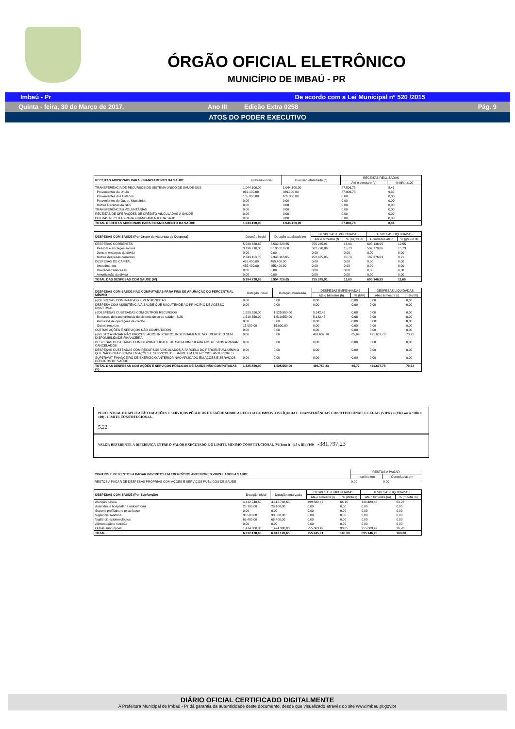ÓRGÃO OFICIAL ELETRÔNICO
MUNICÍPIO DE IMBAÚ - PR
Imbaú - Pr De acordo com a Lei Municipal nº 520 /2015
Quinta - feira, 30 de Março de 2017. Ano III Edição Extra 0258 Pág. 9
ATOS DO PODER EXECUTIVO
| RECEITAS ADICIONAIS PARA FINANCIAMENTO DA SAÚDE | Previsão inicial | Previsão atualizada (c) | RECEITAS REALIZADAS | |
| --- | --- | --- | --- | --- |
| | | | Até o bimestre (d) | % (d/c) x100 |
| TRANSFERÊNCIA DE RECURSOS DO SISTEMA ÚNICO DE SAÚDE-SUS | 1.044.100,00 | 1.044.100,00 | 87.806,78 | 8,41 |
| Provenientes da União | 939.100,00 | 939.100,00 | 87.806,78 | 9,35 |
| Provenientes dos Estados | 105.000,00 | 105.000,00 | 0,00 | 0,00 |
| Provenientes de Outros Municípios | 0,00 | 0,00 | 0,00 | 0,00 |
| Outras Receitas do SUS | 0,00 | 0,00 | 0,00 | 0,00 |
| TRANSFERÊNCIAS VOLUNTÁRIAS | 0,00 | 0,00 | 0,00 | 0,00 |
| RECEITAS DE OPERAÇÕES DE CRÉDITO VINCULADAS À SAÚDE | 0,00 | 0,00 | 0,00 | 0,00 |
| OUTRAS RECEITAS PARA FINANCIAMENTO DA SAÚDE | 0,00 | 0,00 | 0,00 | 0,00 |
| TOTAL RECEITAS ADICIONAIS PARA FINANCIAMENTO DA SAÚDE | 1.044.100,00 | 1.044.100,00 | 87.806,78 | 8,41 |
| DESPESAS COM SAÚDE (Por Grupo de Natureza da Despesa) | Dotação inicial | Dotação atualizada (e) | DESPESAS EMPENHADAS | | DESPESAS LIQUIDADAS | |
| --- | --- | --- | --- | --- | --- | --- |
| | | | Até o bimestre (f) | % (f/e) x100 | Liquidadas até o | % (g/e) x100 |
| DESPESAS CORRENTES | 5.539.328,65 | 5.539.328,65 | 755.245,91 | 13,63 | 695.146,95 | 12,55 |
| Pessoal e encargos sociais | 3.196.210,00 | 3.196.210,00 | 502.770,86 | 15,73 | 502.770,86 | 15,73 |
| Juros e encargos da dívida | 0,00 | 0,00 | 0,00 | 0,00 | 0,00 | 0,00 |
| Outras despesas correntes | 2.343.118,65 | 2.343.118,65 | 252.475,05 | 10,78 | 192.376,09 | 8,21 |
| DESPESAS DE CAPITAL | 455.400,00 | 455.400,00 | 0,00 | 0,00 | 0,00 | 0,00 |
| Investimentos | 455.400,00 | 455.400,00 | 0,00 | 0,00 | 0,00 | 0,00 |
| Inversões financeiras | 0,00 | 0,00 | 0,00 | 0,00 | 0,00 | 0,00 |
| Amortização da dívida | 0,00 | 0,00 | 0,00 | 0,00 | 0,00 | 0,00 |
| TOTAL DAS DESPESAS COM SAÚDE (IV) | 5.994.728,65 | 5.994.728,65 | 755.245,91 | 12,60 | 695.146,95 | 11,60 |
| DESPESAS COM SAÚDE NÃO COMPUTADAS PARA FINS DE APURAÇÃO DO PERCENTUAL MÍNIMO | Dotação inicial | Dotação atualizada | DESPESAS EMPENHADAS | | DESPESAS LIQUIDADAS | |
| --- | --- | --- | --- | --- | --- | --- |
| | | | Até o bimestre (h) | % (h/V) | Até o bimestre (i) | % (i/V) |
| (-)DESPESAS COM INATIVOS E PENSIONISTAS | 0,00 | 0,00 | 0,00 | 0,00 | 0,00 | 0,00 |
| DESPESA COM ASSISTÊNCIA À SAÚDE QUE NÃO ATENDE AO PRINCÍPIO DE ACESSO UNIVERSAL | 0,00 | 0,00 | 0,00 | 0,00 | 0,00 | 0,00 |
| (-)DESPESAS CUSTEADAS COM OUTROS RECURSOS | 1.525.550,00 | 1.525.550,00 | 5.142,45 | 0,68 | 0,00 | 0,00 |
| Recursos de transferências do sistema único de saúde - SUS | 1.510.550,00 | 1.510.550,00 | 5.142,45 | 0,68 | 0,00 | 0,00 |
| Recursos de operações de crédito | 0,00 | 0,00 | 0,00 | 0,00 | 0,00 | 0,00 |
| Outros recursos | 15.000,00 | 15.000,00 | 0,00 | 0,00 | 0,00 | 0,00 |
| OUTRAS AÇÕES E SERVIÇOS NÃO COMPUTADOS | 0,00 | 0,00 | 0,00 | 0,00 | 0,00 | 0,00 |
| (-)RESTO A PAGAR NÃO PROCESSADOS INSCRITOS INDEVIDAMENTE NO EXERCÍCIO SEM DISPONIBILIDADE FINANCEIRA | 0,00 | 0,00 | 491.607,78 | 65,09 | 491.607,78 | 70,72 |
| DESPESAS CUSTEADAS COM DISPONIBILIDADE DE CAIXA VINCULADA AOS RESTOS A PAGAR CANCELADOS | 0,00 | 0,00 | 0,00 | 0,00 | 0,00 | 0,00 |
| DESPESAS CUSTEADAS COM RECURSOS VINCULADOS À PARCELA DO PERCENTUAL MÍNIMO QUE NÃO FOI APLICADA EM AÇÕES E SERVIÇOS DE SAÚDE EM EXERCÍCIOS ANTERIORES | 0,00 | 0,00 | 0,00 | 0,00 | 0,00 | 0,00 |
| SUPERÁVIT FINANCEIRO DE EXERCÍCIO ANTERIOR NÃO APLICADO EM AÇÕES E SERVIÇOS PÚBLICOS DE SAÚDE | 0,00 | 0,00 | 0,00 | 0,00 | 0,00 | 0,00 |
| TOTAL DAS DESPESAS COM AÇÕES E SERVIÇOS PÚBLICOS DE SAÚDE NÃO COMPUTADAS (V) | 1.525.550,00 | 1.525.550,00 | 496.750,23 | 65,77 | 491.607,78 | 70,72 |
PERCENTUAL DE APLICAÇÃO EM AÇÕES E SERVIÇOS PÚBLICOS DE SAÚDE SOBRE A RECEITA DE IMPOSTOS LÍQUIDA E TRANSFERÊNCIAS CONSTITUCIONAIS E LEGAIS (VII%) = (VI(h ou i) / IIIb x 100) - LIMITE CONSTITUCIONAL.
5,22
VALOR REFERENTE À DIFERENÇA ENTRE O VALOR EXECUTADO E O LIMITE MÍNIMO CONSTITUCIONAL [VI(h ou i) - (15 x IIIb)/100 -381.797,23
| CONTROLE DE RESTOS A PAGAR INSCRITOS EM EXERCÍCIOS ANTERIORES VINCULADOS A SAÚDE | RESTOS A PAGAR | |
| --- | --- | --- |
| | Inscritos em | Cancelados em |
| RESTOS A PAGAR DE DESPESAS PRÓPRIAS COM AÇÕES E SERVIÇOS PÚBLICOS DE SAÚDE | 0,00 | 0,00 |
| DESPESAS COM SAÚDE (Por Subfunção) | Dotação inicial | Dotação atualizada | DESPESAS EMPENHADAS | | DESPESAS LIQUIDADAS | |
| --- | --- | --- | --- | --- | --- | --- |
| | | | Até o bimestre (l) | % (l/total l) | Até o bimestre (m) | % (m/total m) |
| Atenção básica | 4.412.748,65 | 4.412.748,65 | 499.582,42 | 66,15 | 439.483,46 | 63,22 |
| Assistência hospitalar e ambulatorial | 28.100,00 | 28.100,00 | 0,00 | 0,00 | 0,00 | 0,00 |
| Suporte profilático e terapêutico | 0,00 | 0,00 | 0,00 | 0,00 | 0,00 | 0,00 |
| Vigilância sanitária | 30.500,00 | 30.500,00 | 0,00 | 0,00 | 0,00 | 0,00 |
| Vigilância epidemiológica | 66.400,00 | 66.400,00 | 0,00 | 0,00 | 0,00 | 0,00 |
| Alimentação e nutrição | 0,00 | 0,00 | 0,00 | 0,00 | 0,00 | 0,00 |
| Outras subfunções | 1.474.380,00 | 1.474.380,00 | 255.663,49 | 33,85 | 255.663,49 | 36,78 |
| TOTAL | 6.012.128,65 | 6.012.128,65 | 755.245,91 | 100,00 | 695.146,95 | 100,00 |
DIÁRIO OFICIAL CERTIFICADO DIGITALMENTE
A Prefeitura Municipal de Imbaú - Pr dá garantia da autenticidade deste documento, desde que visualizado através do site www.imbau.pr.gov.br